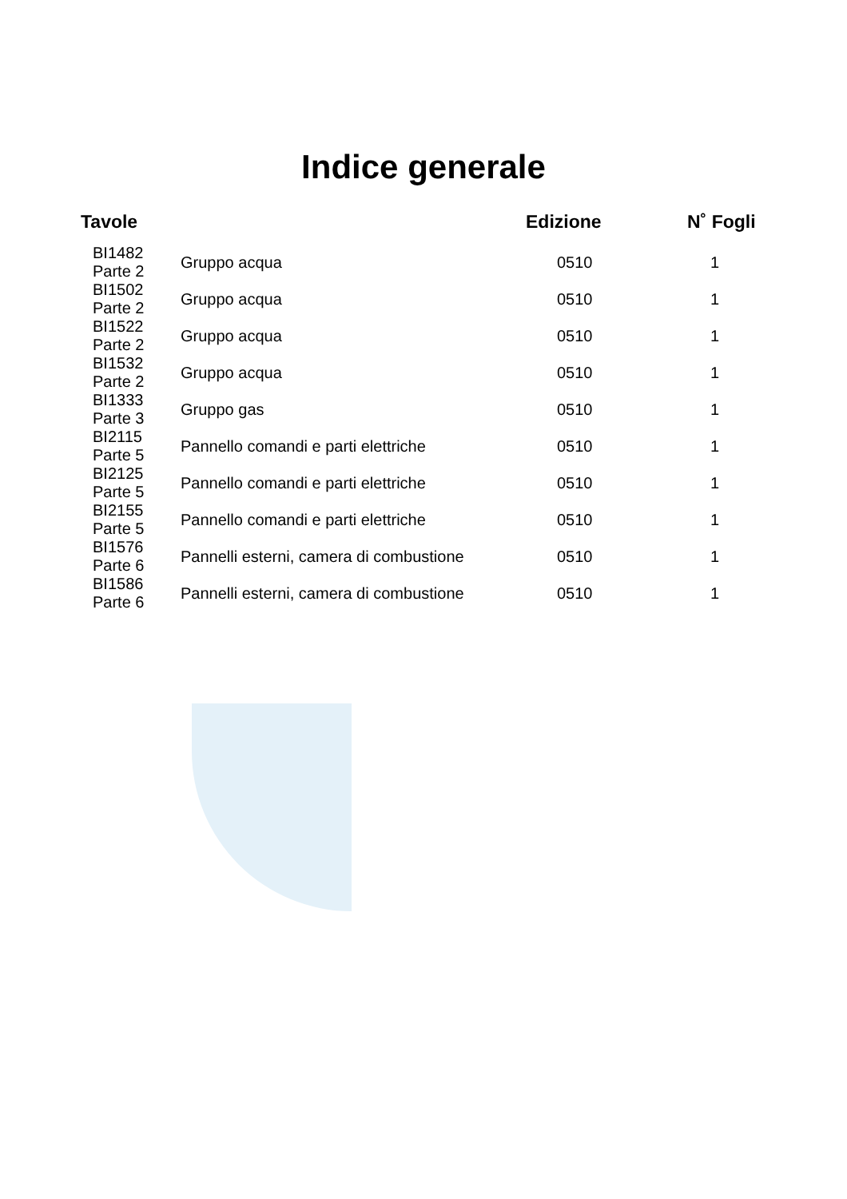Indice generale
| Tavole | | | Edizione | N˚ Fogli |
| --- | --- | --- | --- | --- |
| BI1482 Parte 2 | | Gruppo acqua | 0510 | 1 |
| BI1502 Parte 2 | | Gruppo acqua | 0510 | 1 |
| BI1522 Parte 2 | | Gruppo acqua | 0510 | 1 |
| BI1532 Parte 2 | | Gruppo acqua | 0510 | 1 |
| BI1333 Parte 3 | | Gruppo gas | 0510 | 1 |
| BI2115 Parte 5 | | Pannello comandi e parti elettriche | 0510 | 1 |
| BI2125 Parte 5 | | Pannello comandi e parti elettriche | 0510 | 1 |
| BI2155 Parte 5 | | Pannello comandi e parti elettriche | 0510 | 1 |
| BI1576 Parte 6 | | Pannelli esterni, camera di combustione | 0510 | 1 |
| BI1586 Parte 6 | | Pannelli esterni, camera di combustione | 0510 | 1 |